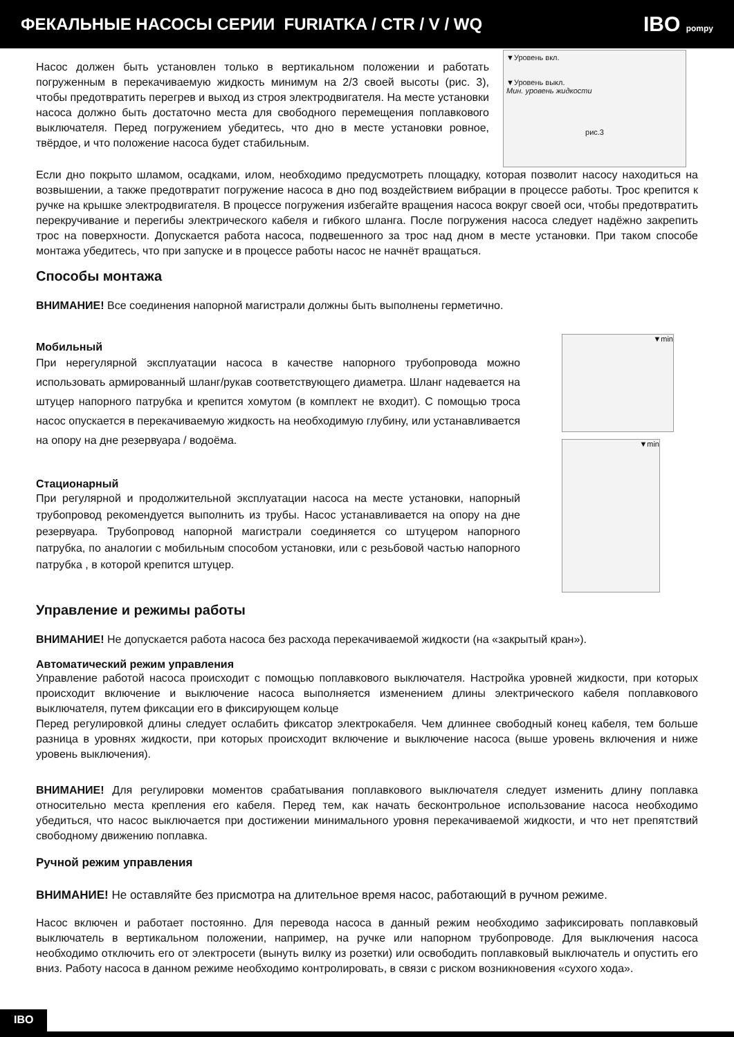ФЕКАЛЬНЫЕ НАСОСЫ СЕРИИ FURIATKA / CTR / V / WQ
IBO pompy
Насос должен быть установлен только в вертикальном положении и работать погруженным в перекачиваемую жидкость минимум на 2/3 своей высоты (рис. 3), чтобы предотвратить перегрев и выход из строя электродвигателя. На месте установки насоса должно быть достаточно места для свободного перемещения поплавкового выключателя. Перед погружением убедитесь, что дно в месте установки ровное, твёрдое, и что положение насоса будет стабильным.
▼Уровень вкл.
▼Уровень выкл.
Мин. уровень жидкости
рис.3
Если дно покрыто шламом, осадками, илом, необходимо предусмотреть площадку, которая позволит насосу находиться на возвышении, а также предотвратит погружение насоса в дно под воздействием вибрации в процессе работы. Трос крепится к ручке на крышке электродвигателя. В процессе погружения избегайте вращения насоса вокруг своей оси, чтобы предотвратить перекручивание и перегибы электрического кабеля и гибкого шланга. После погружения насоса следует надёжно закрепить трос на поверхности. Допускается работа насоса, подвешенного за трос над дном в месте установки. При таком способе монтажа убедитесь, что при запуске и в процессе работы насос не начнёт вращаться.
Способы монтажа
ВНИМАНИЕ! Все соединения напорной магистрали должны быть выполнены герметично.
Мобильный
При нерегулярной эксплуатации насоса в качестве напорного трубопровода можно использовать армированный шланг/рукав соответствующего диаметра. Шланг надевается на штуцер напорного патрубка и крепится хомутом (в комплект не входит). С помощью троса насос опускается в перекачиваемую жидкость на необходимую глубину, или устанавливается на опору на дне резервуара / водоёма.
Стационарный
При регулярной и продолжительной эксплуатации насоса на месте установки, напорный трубопровод рекомендуется выполнить из трубы. Насос устанавливается на опору на дне резервуара. Трубопровод напорной магистрали соединяется со штуцером напорного патрубка, по аналогии с мобильным способом установки, или с резьбовой частью напорного патрубка , в которой крепится штуцер.
▼min
▼min
Управление и режимы работы
ВНИМАНИЕ! Не допускается работа насоса без расхода перекачиваемой жидкости (на «закрытый кран»).
Автоматический режим управления
Управление работой насоса происходит с помощью поплавкового выключателя. Настройка уровней жидкости, при которых происходит включение и выключение насоса выполняется изменением длины электрического кабеля поплавкового выключателя, путем фиксации его в фиксирующем кольце
Перед регулировкой длины следует ослабить фиксатор электрокабеля. Чем длиннее свободный конец кабеля, тем больше разница в уровнях жидкости, при которых происходит включение и выключение насоса (выше уровень включения и ниже уровень выключения).
ВНИМАНИЕ! Для регулировки моментов срабатывания поплавкового выключателя следует изменить длину поплавка относительно места крепления его кабеля. Перед тем, как начать бесконтрольное использование насоса необходимо убедиться, что насос выключается при достижении минимального уровня перекачиваемой жидкости, и что нет препятствий свободному движению поплавка.
Ручной режим управления
ВНИМАНИЕ! Не оставляйте без присмотра на длительное время насос, работающий в ручном режиме.
Насос включен и работает постоянно. Для перевода насоса в данный режим необходимо зафиксировать поплавковый выключатель в вертикальном положении, например, на ручке или напорном трубопроводе. Для выключения насоса необходимо отключить его от электросети (вынуть вилку из розетки) или освободить поплавковый выключатель и опустить его вниз. Работу насоса в данном режиме необходимо контролировать, в связи с риском возникновения «сухого хода».
IBO